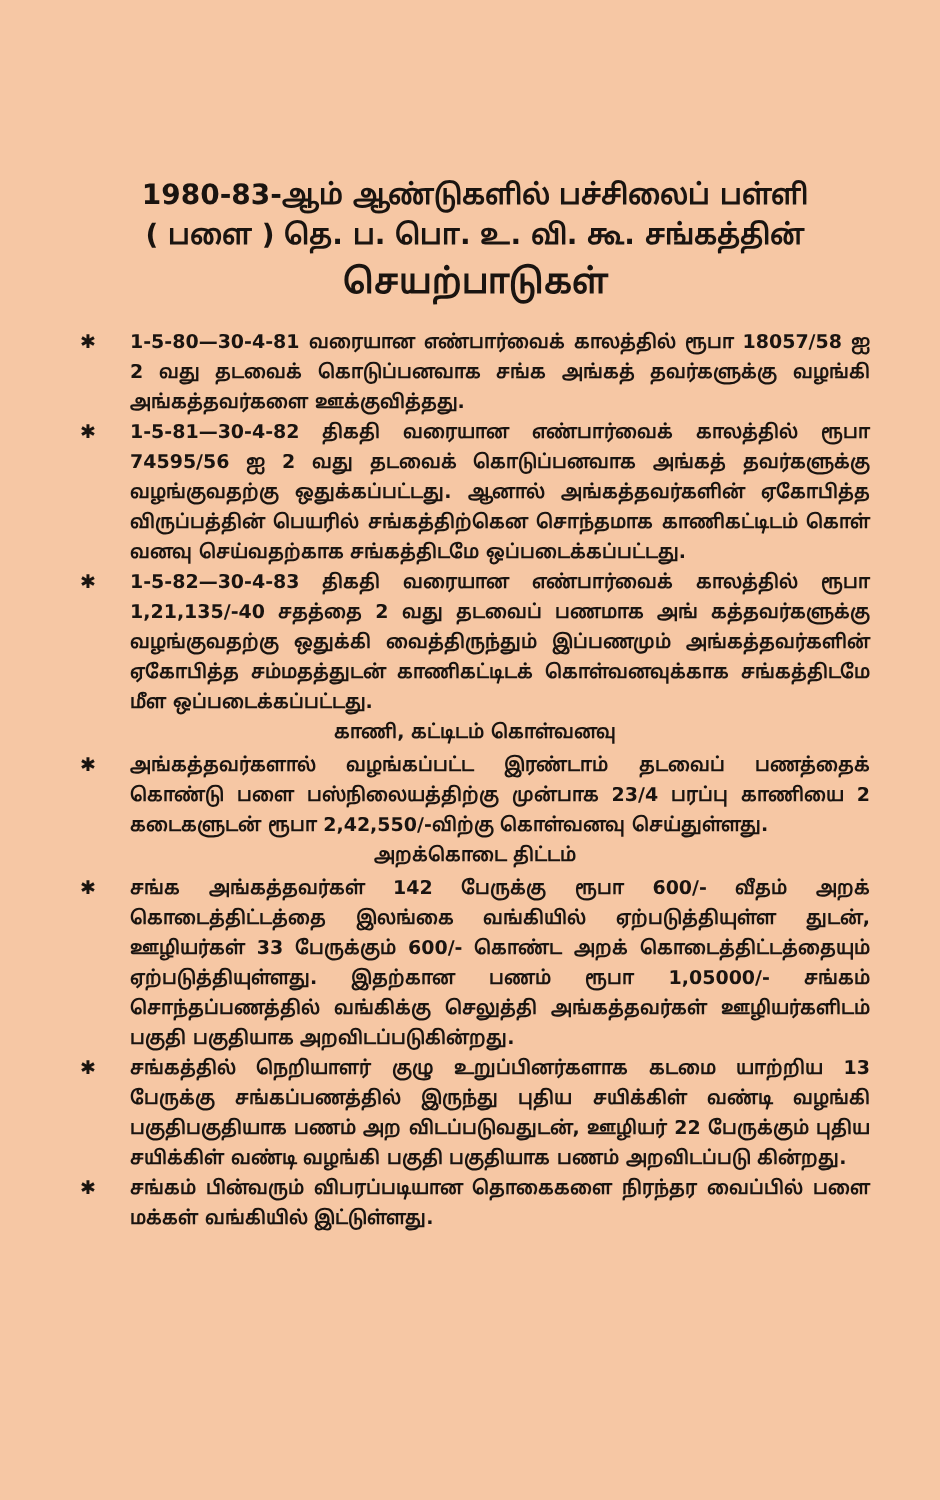1980-83-ஆம் ஆண்டுகளில் பச்சிலைப் பள்ளி
( பளை ) தெ. ப. பொ. உ. வி. கூ. சங்கத்தின்
செயற்பாடுகள்
✱ 1-5-80—30-4-81 வரையான எண்பார்வைக் காலத்தில் ரூபா 18057/58 ஐ 2 வது தடவைக் கொடுப்பனவாக சங்க அங்கத் தவர்களுக்கு வழங்கி அங்கத்தவர்களை ஊக்குவித்தது.
✱ 1-5-81—30-4-82 திகதி வரையான எண்பார்வைக் காலத்தில் ரூபா 74595/56 ஐ 2 வது தடவைக் கொடுப்பனவாக அங்கத் தவர்களுக்கு வழங்குவதற்கு ஒதுக்கப்பட்டது. ஆனால் அங்கத்தவர்களின் ஏகோபித்த விருப்பத்தின் பெயரில் சங்கத்திற்கென சொந்தமாக காணிகட்டிடம் கொள் வனவு செய்வதற்காக சங்கத்திடமே ஒப்படைக்கப்பட்டது.
✱ 1-5-82—30-4-83 திகதி வரையான எண்பார்வைக் காலத்தில் ரூபா 1,21,135/-40 சதத்தை 2 வது தடவைப் பணமாக அங் கத்தவர்களுக்கு வழங்குவதற்கு ஒதுக்கி வைத்திருந்தும் இப்பணமும் அங்கத்தவர்களின் ஏகோபித்த சம்மதத்துடன் காணிகட்டிடக் கொள்வனவுக்காக சங்கத்திடமே மீள ஒப்படைக்கப்பட்டது.
காணி, கட்டிடம் கொள்வனவு
✱ அங்கத்தவர்களால் வழங்கப்பட்ட இரண்டாம் தடவைப் பணத்தைக் கொண்டு பளை பஸ்நிலையத்திற்கு முன்பாக 23/4 பரப்பு காணியை 2 கடைகளுடன் ரூபா 2,42,550/-விற்கு கொள்வனவு செய்துள்ளது.
அறக்கொடை திட்டம்
✱ சங்க அங்கத்தவர்கள் 142 பேருக்கு ரூபா 600/- வீதம் அறக் கொடைத்திட்டத்தை இலங்கை வங்கியில் ஏற்படுத்தியுள்ள துடன், ஊழியர்கள் 33 பேருக்கும் 600/- கொண்ட அறக் கொடைத்திட்டத்தையும் ஏற்படுத்தியுள்ளது. இதற்கான பணம் ரூபா 1,05000/- சங்கம் சொந்தப்பணத்தில் வங்கிக்கு செலுத்தி அங்கத்தவர்கள் ஊழியர்களிடம் பகுதி பகுதியாக அறவிடப்படுகின்றது.
✱ சங்கத்தில் நெறியாளர் குழு உறுப்பினர்களாக கடமை யாற்றிய 13 பேருக்கு சங்கப்பணத்தில் இருந்து புதிய சயிக்கிள் வண்டி வழங்கி பகுதிபகுதியாக பணம் அற விடப்படுவதுடன், ஊழியர் 22 பேருக்கும் புதிய சயிக்கிள் வண்டி வழங்கி பகுதி பகுதியாக பணம் அறவிடப்படு கின்றது.
✱ சங்கம் பின்வரும் விபரப்படியான தொகைகளை நிரந்தர வைப்பில் பளை மக்கள் வங்கியில் இட்டுள்ளது.